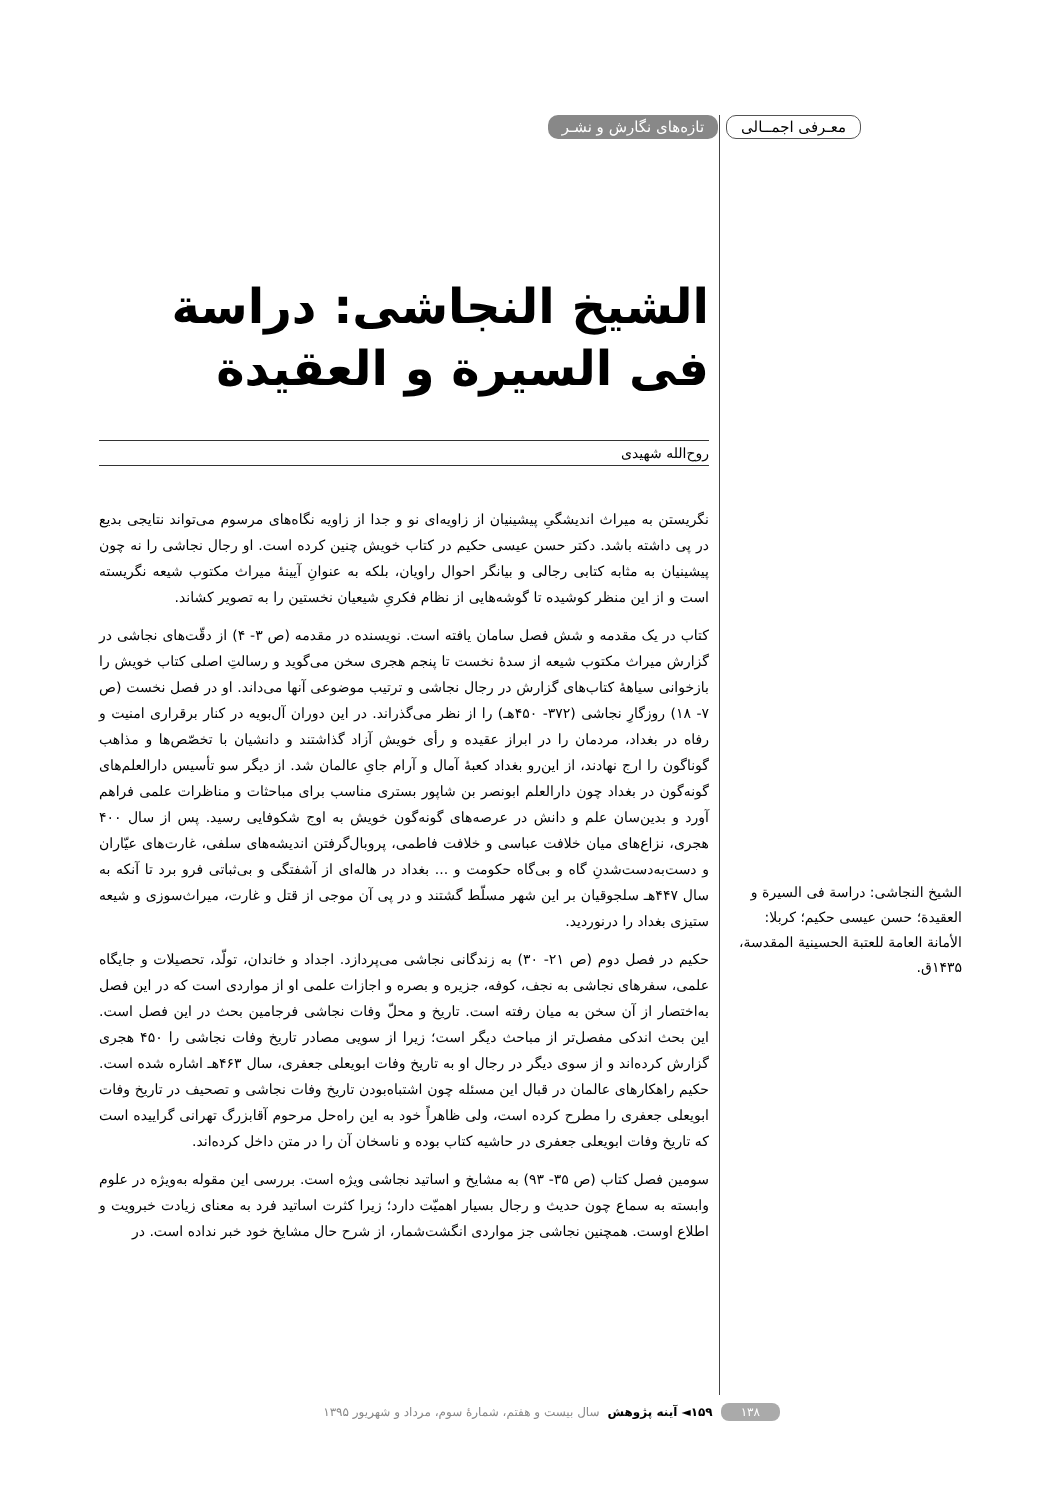معـرفی اجمــالی تازه‌های نگارش و نشـر
الشیخ النجاشی: دراسة فی السیرة و العقیدة
روح‌الله شهیدی
نگریستن به میراث اندیشگیِ پیشینیان از زاویه‌ای نو و جدا از زاویه نگاه‌های مرسوم می‌تواند نتایجی بدیع در پی داشته باشد. دکتر حسن عیسی حکیم در کتاب خویش چنین کرده است. او رجال نجاشی را نه چون پیشینیان به مثابه کتابی رجالی و بیانگر احوال راویان، بلکه به عنوانِ آیینهٔ میراث مکتوب شیعه نگریسته است و از این منظر کوشیده تا گوشه‌هایی از نظام فکریِ شیعیان نخستین را به تصویر کشاند.
کتاب در یک مقدمه و شش فصل سامان یافته است. نویسنده در مقدمه (ص ۳- ۴) از دقّت‌های نجاشی در گزارش میراث مکتوب شیعه از سدهٔ نخست تا پنجم هجری سخن می‌گوید و رسالتِ اصلی کتاب خویش را بازخوانی سیاههٔ کتاب‌های گزارش در رجال نجاشی و ترتیب موضوعی آنها می‌داند. او در فصل نخست (ص ۷- ۱۸) روزگارِ نجاشی (۳۷۲- ۴۵۰هـ) را از نظر می‌گذراند. در این دوران آل‌بویه در کنار برقراری امنیت و رفاه در بغداد، مردمان را در ابراز عقیده و رأی خویش آزاد گذاشتند و دانشیان با تخصّص‌ها و مذاهب گوناگون را ارج نهادند، از این‌رو بغداد کعبهٔ آمال و آرام جایِ عالمان شد. از دیگر سو تأسیس دارالعلم‌های گونه‌گون در بغداد چون دارالعلم ابونصر بن شاپور بستری مناسب برای مباحثات و مناظرات علمی فراهم آورد و بدین‌سان علم و دانش در عرصه‌های گونه‌گون خویش به اوج شکوفایی رسید. پس از سال ۴۰۰ هجری، نزاع‌های میان خلافت عباسی و خلافت فاطمی، پروبال‌گرفتن اندیشه‌های سلفی، غارت‌های عیّاران و دست‌به‌دست‌شدنِ گاه و بی‌گاه حکومت و ... بغداد در هاله‌ای از آشفتگی و بی‌ثباتی فرو برد تا آنکه به سال ۴۴۷هـ سلجوقیان بر این شهر مسلّط گشتند و در پی آن موجی از قتل و غارت، میراث‌سوزی و شیعه ستیزی بغداد را درنوردید.
حکیم در فصل دوم (ص ۲۱- ۳۰) به زندگانی نجاشی می‌پردازد. اجداد و خاندان، تولّد، تحصیلات و جایگاه علمی، سفرهای نجاشی به نجف، کوفه، جزیره و بصره و اجازات علمی او از مواردی است که در این فصل به‌اختصار از آن سخن به میان رفته است. تاریخ و محلّ وفات نجاشی فرجامین بحث در این فصل است. این بحث اندکی مفصل‌تر از مباحث دیگر است؛ زیرا از سویی مصادر تاریخ وفات نجاشی را ۴۵۰ هجری گزارش کرده‌اند و از سوی دیگر در رجال او به تاریخ وفات ابویعلی جعفری، سال ۴۶۳هـ اشاره شده است. حکیم راهکارهای عالمان در قبال این مسئله چون اشتباه‌بودن تاریخ وفات نجاشی و تصحیف در تاریخ وفات ابویعلی جعفری را مطرح کرده است، ولی ظاهراً خود به این راه‌حل مرحوم آقابزرگ تهرانی گراییده است که تاریخ وفات ابویعلی جعفری در حاشیه کتاب بوده و ناسخان آن را در متن داخل کرده‌اند.
سومین فصل کتاب (ص ۳۵- ۹۳) به مشایخ و اساتید نجاشی ویژه است. بررسی این مقوله به‌ویژه در علوم وابسته به سماع چون حدیث و رجال بسیار اهمیّت دارد؛ زیرا کثرت اساتید فرد به معنای زیادت خبرویت و اطلاع اوست. همچنین نجاشی جز مواردی انگشت‌شمار، از شرح حال مشایخ خود خبر نداده است. در
الشیخ النجاشی: دراسة فی السیرة و العقیدة؛ حسن عیسی حکیم؛ کربلا: الأمانة العامة للعتبة الحسینیة المقدسة، ۱۴۳۵ق.
۱۳۸ ۱۵۹◄ آینه پژوهش سال بیست و هفتم، شمارهٔ سوم، مرداد و شهریور ۱۳۹۵